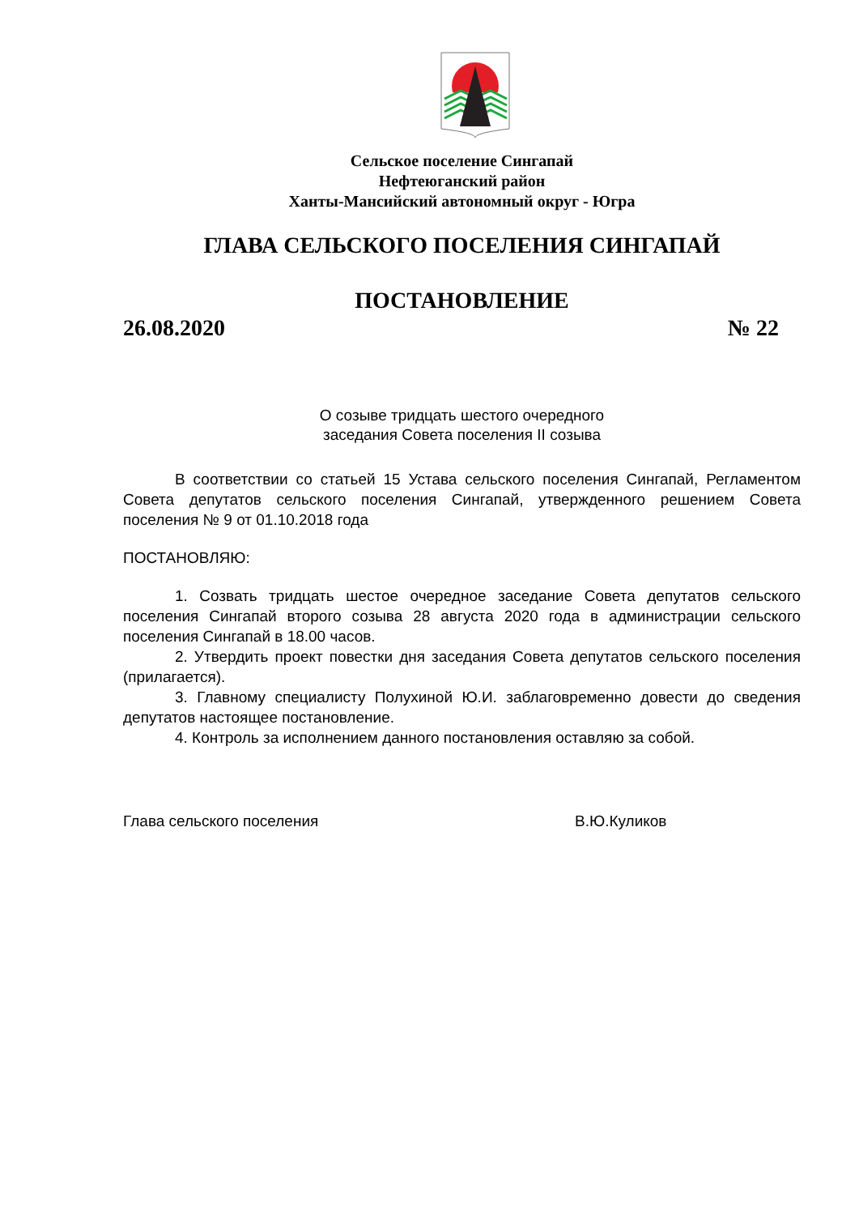Сельское поселение Сингапай
Нефтеюганский район
Ханты-Мансийский автономный округ - Югра
ГЛАВА СЕЛЬСКОГО ПОСЕЛЕНИЯ СИНГАПАЙ
ПОСТАНОВЛЕНИЕ
26.08.2020 № 22
О созыве тридцать шестого очередного
заседания Совета поселения II созыва
В соответствии со статьей 15 Устава сельского поселения Сингапай, Регламентом Совета депутатов сельского поселения Сингапай, утвержденного решением Совета поселения № 9 от 01.10.2018 года
ПОСТАНОВЛЯЮ:
1. Созвать тридцать шестое очередное заседание Совета депутатов сельского поселения Сингапай второго созыва 28 августа 2020 года в администрации сельского поселения Сингапай в 18.00 часов.
2. Утвердить проект повестки дня заседания Совета депутатов сельского поселения (прилагается).
3. Главному специалисту Полухиной Ю.И. заблаговременно довести до сведения депутатов настоящее постановление.
4. Контроль за исполнением данного постановления оставляю за собой.
Глава сельского поселения В.Ю.Куликов